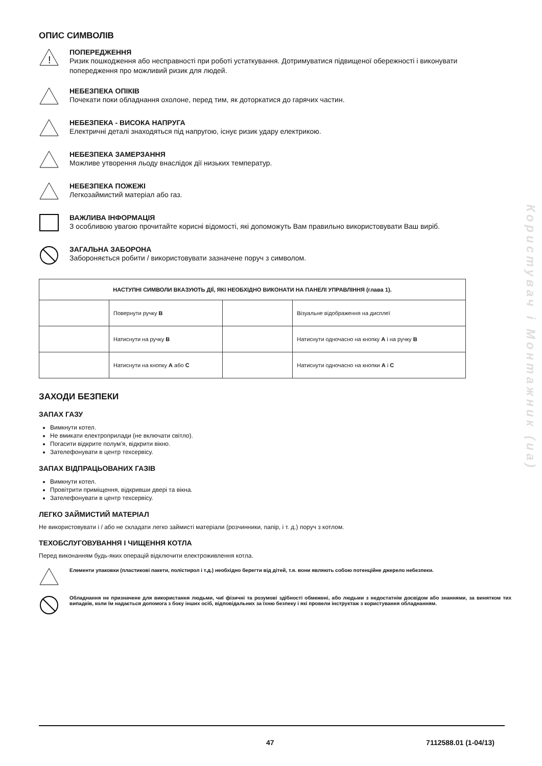Користувач і Монтажник (ua)
ОПИС СИМВОЛІВ
!
ПОПЕРЕДЖЕННЯ
Ризик пошкодження або несправності при роботі устаткування. Дотримуватися підвищеної обережності і виконувати попередження про можливий ризик для людей.
НЕБЕЗПЕКА ОПІКІВ
Почекати поки обладнання охолоне, перед тим, як доторкатися до гарячих частин.
НЕБЕЗПЕКА - ВИСОКА НАПРУГА
Електричні деталі знаходяться під напругою, існує ризик удару електрикою.
НЕБЕЗПЕКА ЗАМЕРЗАННЯ
Можливе утворення льоду внаслідок дії низьких температур.
НЕБЕЗПЕКА ПОЖЕЖІ
Легкозаймистий матеріал або газ.
ВАЖЛИВА ІНФОРМАЦІЯ
З особливою увагою прочитайте корисні відомості, які допоможуть Вам правильно використовувати Ваш виріб.
ЗАГАЛЬНА ЗАБОРОНА
Забороняється робити / використовувати зазначене поруч з символом.
| НАСТУПНІ СИМВОЛИ ВКАЗУЮТЬ ДІЇ, ЯКІ НЕОБХІДНО ВИКОНАТИ НА ПАНЕЛІ УПРАВЛІННЯ (глава 1). | | | |
| --- | --- | --- | --- |
| | Повернути ручку B | | Візуальне відображення на дисплеї |
| | Натиснути на ручку B | | Натиснути одночасно на кнопку A і на ручку B |
| | Натиснути на кнопку A або C | | Натиснути одночасно на кнопки A і C |
ЗАХОДИ БЕЗПЕКИ
ЗАПАХ ГАЗУ
Вимкнути котел.
Не вмикати електроприлади (не включати світло).
Погасити відкрите полум’я, відкрити вікно.
Зателефонувати в центр техсервісу.
ЗАПАХ ВІДПРАЦЬОВАНИХ ГАЗІВ
Вимкнути котел.
Провітрити приміщення, відкривши двері та вікна.
Зателефонувати в центр техсервісу.
ЛЕГКО ЗАЙМИСТИЙ МАТЕРІАЛ
Не використовувати і / або не складати легко займисті матеріали (розчинники, папір, і т. д.) поруч з котлом.
ТЕХОБСЛУГОВУВАННЯ І ЧИЩЕННЯ КОТЛА
Перед виконанням будь-яких операцій відключити електроживлення котла.
Елементи упаковки (пластикові пакети, полістирол і т.д.) необхідно берегти від дітей, т.я. вони являють собою потенційне джерело небезпеки.
Обладнання не призначене для використання людьми, чиї фізичні та розумові здібності обмежені, або людьми з недостатнім досвідом або знаннями, за винятком тих випадків, коли їм надається допомога з боку інших осіб, відповідальних за їхню безпеку і які провели інструктаж з користування обладнанням.
47 7112588.01 (1-04/13)